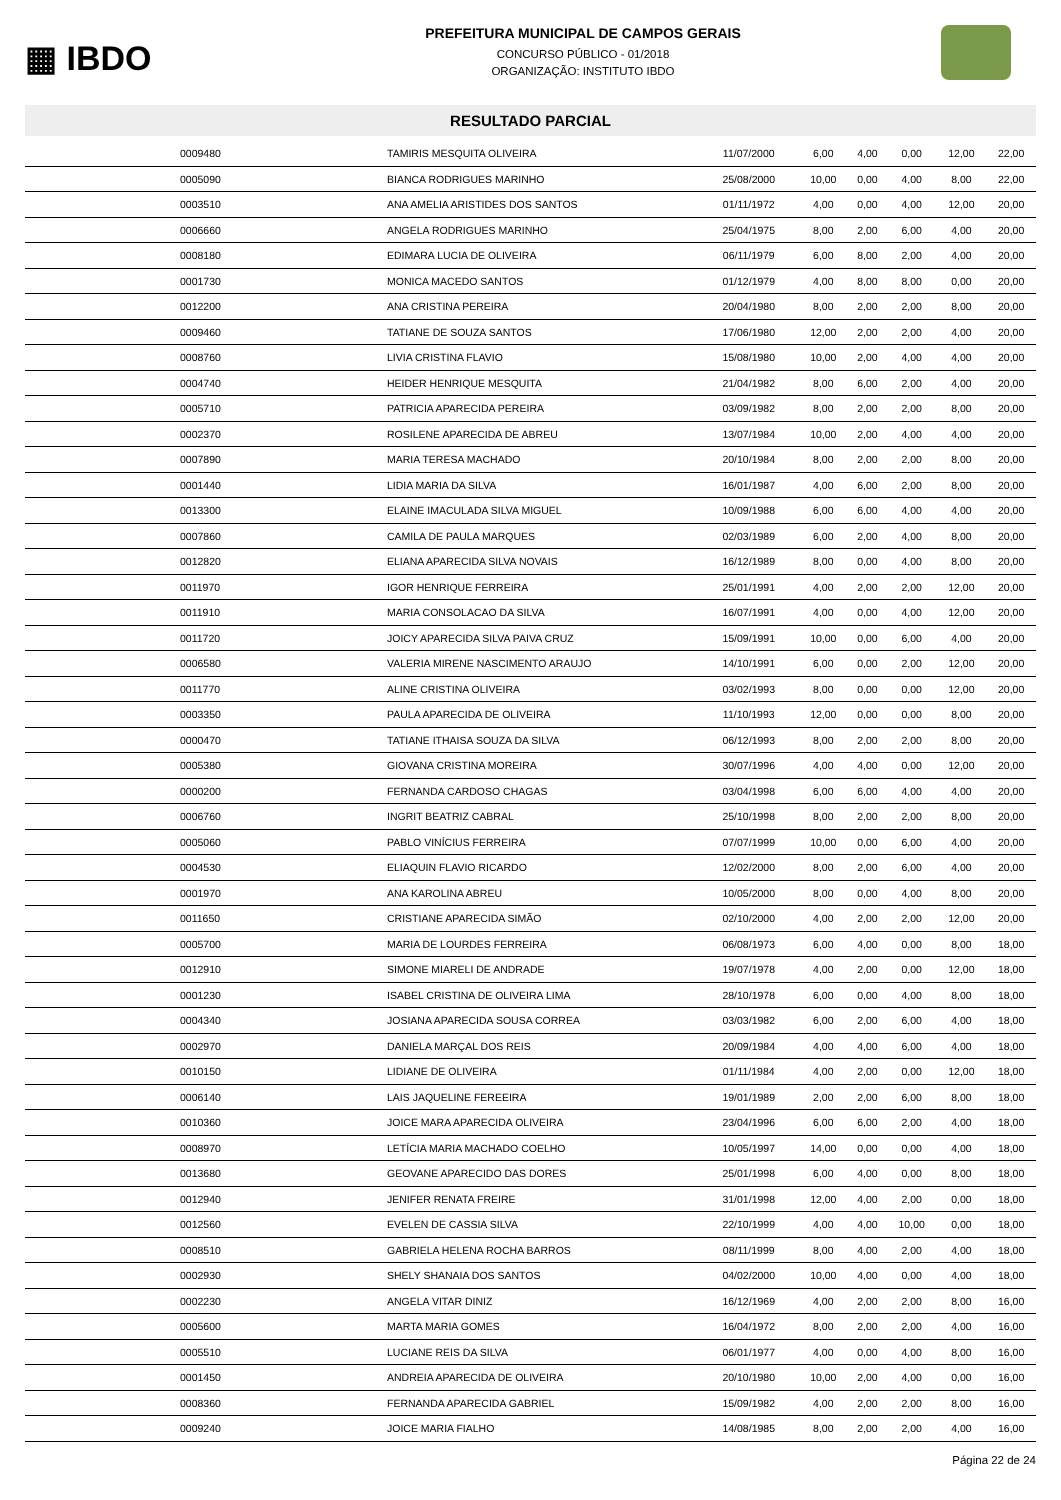▦ IBDO
PREFEITURA MUNICIPAL DE CAMPOS GERAIS
CONCURSO PÚBLICO - 01/2018
ORGANIZAÇÃO: INSTITUTO IBDO
RESULTADO PARCIAL
| 0009480 | TAMIRIS MESQUITA OLIVEIRA | 11/07/2000 | 6,00 | 4,00 | 0,00 | 12,00 | 22,00 |
| 0005090 | BIANCA RODRIGUES MARINHO | 25/08/2000 | 10,00 | 0,00 | 4,00 | 8,00 | 22,00 |
| 0003510 | ANA AMELIA ARISTIDES DOS SANTOS | 01/11/1972 | 4,00 | 0,00 | 4,00 | 12,00 | 20,00 |
| 0006660 | ANGELA RODRIGUES MARINHO | 25/04/1975 | 8,00 | 2,00 | 6,00 | 4,00 | 20,00 |
| 0008180 | EDIMARA LUCIA DE OLIVEIRA | 06/11/1979 | 6,00 | 8,00 | 2,00 | 4,00 | 20,00 |
| 0001730 | MONICA MACEDO SANTOS | 01/12/1979 | 4,00 | 8,00 | 8,00 | 0,00 | 20,00 |
| 0012200 | ANA CRISTINA PEREIRA | 20/04/1980 | 8,00 | 2,00 | 2,00 | 8,00 | 20,00 |
| 0009460 | TATIANE DE SOUZA SANTOS | 17/06/1980 | 12,00 | 2,00 | 2,00 | 4,00 | 20,00 |
| 0008760 | LIVIA CRISTINA FLAVIO | 15/08/1980 | 10,00 | 2,00 | 4,00 | 4,00 | 20,00 |
| 0004740 | HEIDER HENRIQUE MESQUITA | 21/04/1982 | 8,00 | 6,00 | 2,00 | 4,00 | 20,00 |
| 0005710 | PATRICIA APARECIDA PEREIRA | 03/09/1982 | 8,00 | 2,00 | 2,00 | 8,00 | 20,00 |
| 0002370 | ROSILENE APARECIDA DE ABREU | 13/07/1984 | 10,00 | 2,00 | 4,00 | 4,00 | 20,00 |
| 0007890 | MARIA TERESA MACHADO | 20/10/1984 | 8,00 | 2,00 | 2,00 | 8,00 | 20,00 |
| 0001440 | LIDIA MARIA DA SILVA | 16/01/1987 | 4,00 | 6,00 | 2,00 | 8,00 | 20,00 |
| 0013300 | ELAINE IMACULADA SILVA MIGUEL | 10/09/1988 | 6,00 | 6,00 | 4,00 | 4,00 | 20,00 |
| 0007860 | CAMILA DE PAULA MARQUES | 02/03/1989 | 6,00 | 2,00 | 4,00 | 8,00 | 20,00 |
| 0012820 | ELIANA APARECIDA SILVA NOVAIS | 16/12/1989 | 8,00 | 0,00 | 4,00 | 8,00 | 20,00 |
| 0011970 | IGOR HENRIQUE FERREIRA | 25/01/1991 | 4,00 | 2,00 | 2,00 | 12,00 | 20,00 |
| 0011910 | MARIA CONSOLACAO DA SILVA | 16/07/1991 | 4,00 | 0,00 | 4,00 | 12,00 | 20,00 |
| 0011720 | JOICY APARECIDA SILVA PAIVA CRUZ | 15/09/1991 | 10,00 | 0,00 | 6,00 | 4,00 | 20,00 |
| 0006580 | VALERIA MIRENE NASCIMENTO ARAUJO | 14/10/1991 | 6,00 | 0,00 | 2,00 | 12,00 | 20,00 |
| 0011770 | ALINE CRISTINA OLIVEIRA | 03/02/1993 | 8,00 | 0,00 | 0,00 | 12,00 | 20,00 |
| 0003350 | PAULA APARECIDA DE OLIVEIRA | 11/10/1993 | 12,00 | 0,00 | 0,00 | 8,00 | 20,00 |
| 0000470 | TATIANE ITHAISA SOUZA DA SILVA | 06/12/1993 | 8,00 | 2,00 | 2,00 | 8,00 | 20,00 |
| 0005380 | GIOVANA CRISTINA MOREIRA | 30/07/1996 | 4,00 | 4,00 | 0,00 | 12,00 | 20,00 |
| 0000200 | FERNANDA CARDOSO CHAGAS | 03/04/1998 | 6,00 | 6,00 | 4,00 | 4,00 | 20,00 |
| 0006760 | INGRIT BEATRIZ CABRAL | 25/10/1998 | 8,00 | 2,00 | 2,00 | 8,00 | 20,00 |
| 0005060 | PABLO VINÍCIUS FERREIRA | 07/07/1999 | 10,00 | 0,00 | 6,00 | 4,00 | 20,00 |
| 0004530 | ELIAQUIN FLAVIO RICARDO | 12/02/2000 | 8,00 | 2,00 | 6,00 | 4,00 | 20,00 |
| 0001970 | ANA KAROLINA ABREU | 10/05/2000 | 8,00 | 0,00 | 4,00 | 8,00 | 20,00 |
| 0011650 | CRISTIANE APARECIDA SIMÃO | 02/10/2000 | 4,00 | 2,00 | 2,00 | 12,00 | 20,00 |
| 0005700 | MARIA DE LOURDES FERREIRA | 06/08/1973 | 6,00 | 4,00 | 0,00 | 8,00 | 18,00 |
| 0012910 | SIMONE MIARELI DE ANDRADE | 19/07/1978 | 4,00 | 2,00 | 0,00 | 12,00 | 18,00 |
| 0001230 | ISABEL CRISTINA DE OLIVEIRA LIMA | 28/10/1978 | 6,00 | 0,00 | 4,00 | 8,00 | 18,00 |
| 0004340 | JOSIANA APARECIDA SOUSA CORREA | 03/03/1982 | 6,00 | 2,00 | 6,00 | 4,00 | 18,00 |
| 0002970 | DANIELA MARÇAL DOS REIS | 20/09/1984 | 4,00 | 4,00 | 6,00 | 4,00 | 18,00 |
| 0010150 | LIDIANE DE OLIVEIRA | 01/11/1984 | 4,00 | 2,00 | 0,00 | 12,00 | 18,00 |
| 0006140 | LAIS JAQUELINE FEREEIRA | 19/01/1989 | 2,00 | 2,00 | 6,00 | 8,00 | 18,00 |
| 0010360 | JOICE MARA APARECIDA OLIVEIRA | 23/04/1996 | 6,00 | 6,00 | 2,00 | 4,00 | 18,00 |
| 0008970 | LETÍCIA MARIA MACHADO COELHO | 10/05/1997 | 14,00 | 0,00 | 0,00 | 4,00 | 18,00 |
| 0013680 | GEOVANE APARECIDO DAS DORES | 25/01/1998 | 6,00 | 4,00 | 0,00 | 8,00 | 18,00 |
| 0012940 | JENIFER RENATA FREIRE | 31/01/1998 | 12,00 | 4,00 | 2,00 | 0,00 | 18,00 |
| 0012560 | EVELEN DE CASSIA SILVA | 22/10/1999 | 4,00 | 4,00 | 10,00 | 0,00 | 18,00 |
| 0008510 | GABRIELA HELENA ROCHA BARROS | 08/11/1999 | 8,00 | 4,00 | 2,00 | 4,00 | 18,00 |
| 0002930 | SHELY SHANAIA DOS SANTOS | 04/02/2000 | 10,00 | 4,00 | 0,00 | 4,00 | 18,00 |
| 0002230 | ANGELA VITAR DINIZ | 16/12/1969 | 4,00 | 2,00 | 2,00 | 8,00 | 16,00 |
| 0005600 | MARTA MARIA GOMES | 16/04/1972 | 8,00 | 2,00 | 2,00 | 4,00 | 16,00 |
| 0005510 | LUCIANE REIS DA SILVA | 06/01/1977 | 4,00 | 0,00 | 4,00 | 8,00 | 16,00 |
| 0001450 | ANDREIA APARECIDA DE OLIVEIRA | 20/10/1980 | 10,00 | 2,00 | 4,00 | 0,00 | 16,00 |
| 0008360 | FERNANDA APARECIDA GABRIEL | 15/09/1982 | 4,00 | 2,00 | 2,00 | 8,00 | 16,00 |
| 0009240 | JOICE MARIA FIALHO | 14/08/1985 | 8,00 | 2,00 | 2,00 | 4,00 | 16,00 |
Página 22 de 24